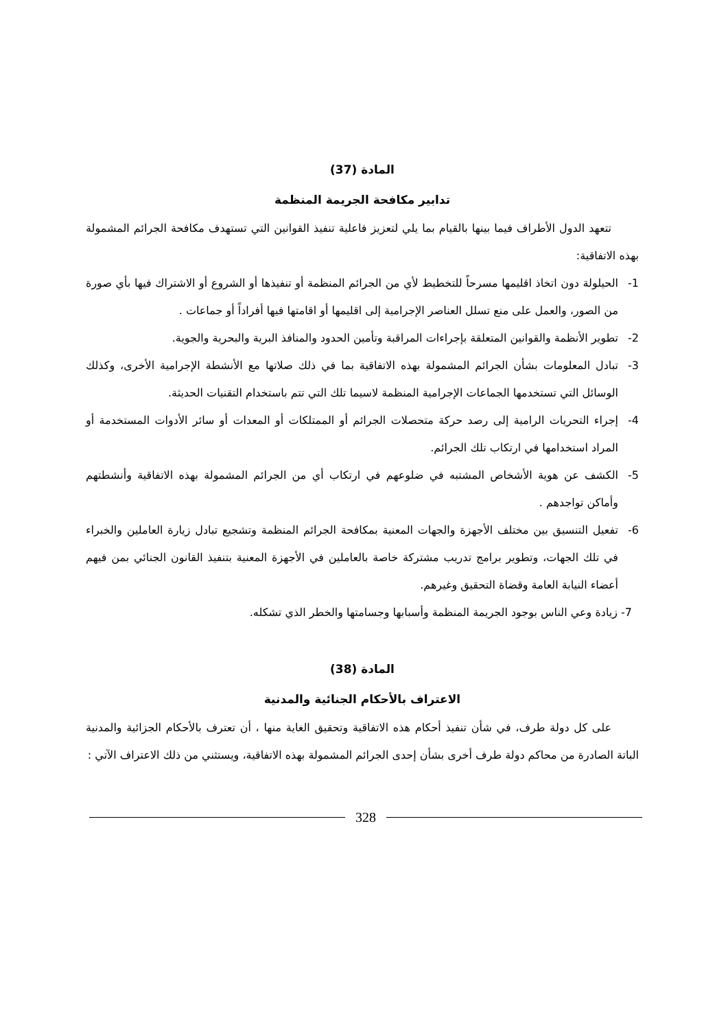المادة (37)
تدابير مكافحة الجريمة المنظمة
تتعهد الدول الأطراف فيما بينها بالقيام بما يلي لتعزيز فاعلية تنفيذ القوانين التي تستهدف مكافحة الجرائم المشمولة بهذه الاتفاقية:
1- الحيلولة دون اتخاذ اقليمها مسرحاً للتخطيط لأي من الجرائم المنظمة أو تنفيذها أو الشروع أو الاشتراك فيها بأي صورة من الصور، والعمل على منع تسلل العناصر الإجرامية إلى اقليمها أو اقامتها فيها أفراداً أو جماعات .
2- تطوير الأنظمة والقوانين المتعلقة بإجراءات المراقبة وتأمين الحدود والمنافذ البرية والبحرية والجوية.
3- تبادل المعلومات بشأن الجرائم المشمولة بهذه الاتفاقية بما في ذلك صلاتها مع الأنشطة الإجرامية الأخرى، وكذلك الوسائل التي تستخدمها الجماعات الإجرامية المنظمة لاسيما تلك التي تتم باستخدام التقنيات الحديثة.
4- إجراء التحريات الرامية إلى رصد حركة متحصلات الجرائم أو الممتلكات أو المعدات أو سائر الأدوات المستخدمة أو المراد استخدامها في ارتكاب تلك الجرائم.
5- الكشف عن هوية الأشخاص المشتبه في ضلوعهم في ارتكاب أي من الجرائم المشمولة بهذه الاتفاقية وأنشطتهم وأماكن تواجدهم .
6- تفعيل التنسيق بين مختلف الأجهزة والجهات المعنية بمكافحة الجرائم المنظمة وتشجيع تبادل زيارة العاملين والخبراء في تلك الجهات، وتطوير برامج تدريب مشتركة خاصة بالعاملين في الأجهزة المعنية بتنفيذ القانون الجنائي بمن فيهم أعضاء النيابة العامة وقضاة التحقيق وغيرهم.
7- زيادة وعي الناس بوجود الجريمة المنظمة وأسبابها وجسامتها والخطر الذي تشكله.
المادة (38)
الاعتراف بالأحكام الجنائية والمدنية
على كل دولة طرف، في شأن تنفيذ أحكام هذه الاتفاقية وتحقيق الغاية منها ، أن تعترف بالأحكام الجزائية والمدنية الباتة الصادرة من محاكم دولة طرف أخرى بشأن إحدى الجرائم المشمولة بهذه الاتفاقية، ويستثني من ذلك الاعتراف الآتي :
328